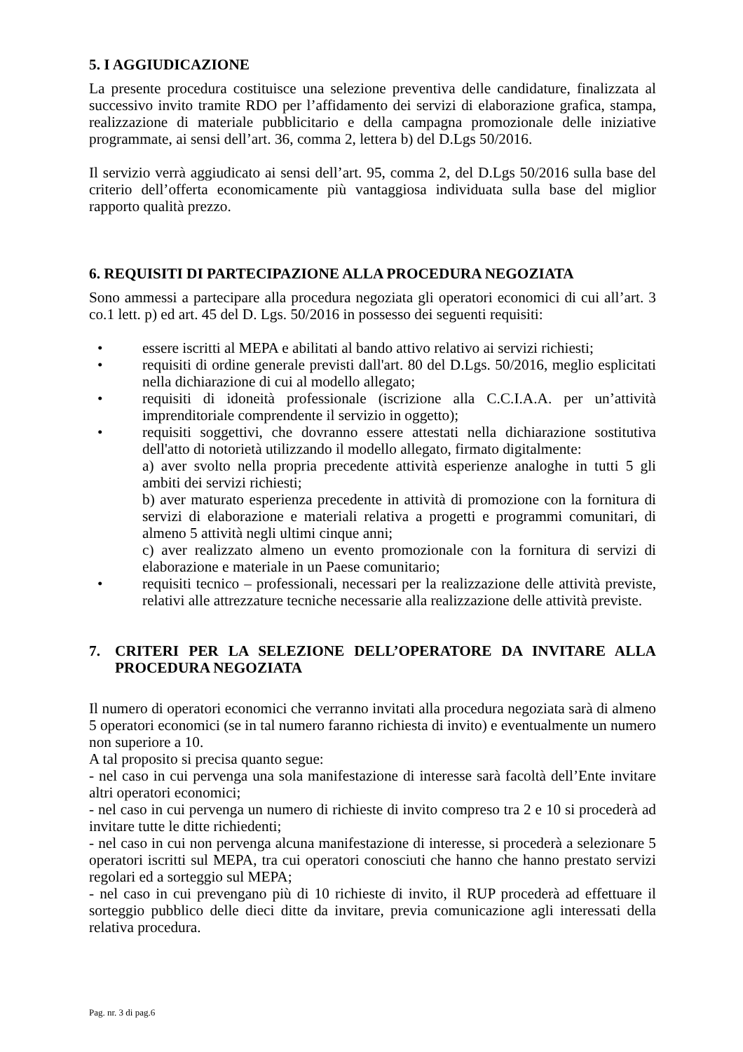5. I AGGIUDICAZIONE
La presente procedura costituisce una selezione preventiva delle candidature, finalizzata al successivo invito tramite RDO per l’affidamento dei servizi di elaborazione grafica, stampa, realizzazione di materiale pubblicitario e della campagna promozionale delle iniziative programmate, ai sensi dell’art. 36, comma 2, lettera b) del D.Lgs 50/2016.
Il servizio verrà aggiudicato ai sensi dell’art. 95, comma 2, del D.Lgs 50/2016 sulla base del criterio dell’offerta economicamente più vantaggiosa individuata sulla base del miglior rapporto qualità prezzo.
6. REQUISITI DI PARTECIPAZIONE ALLA PROCEDURA NEGOZIATA
Sono ammessi a partecipare alla procedura negoziata gli operatori economici di cui all’art. 3 co.1 lett. p) ed art. 45 del D. Lgs. 50/2016 in possesso dei seguenti requisiti:
• essere iscritti al MEPA e abilitati al bando attivo relativo ai servizi richiesti;
• requisiti di ordine generale previsti dall'art. 80 del D.Lgs. 50/2016, meglio esplicitati nella dichiarazione di cui al modello allegato;
• requisiti di idoneità professionale (iscrizione alla C.C.I.A.A. per un’attività imprenditoriale comprendente il servizio in oggetto);
• requisiti soggettivi, che dovranno essere attestati nella dichiarazione sostitutiva dell'atto di notorietà utilizzando il modello allegato, firmato digitalmente:
a) aver svolto nella propria precedente attività esperienze analoghe in tutti 5 gli ambiti dei servizi richiesti;
b) aver maturato esperienza precedente in attività di promozione con la fornitura di servizi di elaborazione e materiali relativa a progetti e programmi comunitari, di almeno 5 attività negli ultimi cinque anni;
c) aver realizzato almeno un evento promozionale con la fornitura di servizi di elaborazione e materiale in un Paese comunitario;
• requisiti tecnico – professionali, necessari per la realizzazione delle attività previste, relativi alle attrezzature tecniche necessarie alla realizzazione delle attività previste.
7. CRITERI PER LA SELEZIONE DELL’OPERATORE DA INVITARE ALLA PROCEDURA NEGOZIATA
Il numero di operatori economici che verranno invitati alla procedura negoziata sarà di almeno 5 operatori economici (se in tal numero faranno richiesta di invito) e eventualmente un numero non superiore a 10.
A tal proposito si precisa quanto segue:
- nel caso in cui pervenga una sola manifestazione di interesse sarà facoltà dell’Ente invitare altri operatori economici;
- nel caso in cui pervenga un numero di richieste di invito compreso tra 2 e 10 si procederà ad invitare tutte le ditte richiedenti;
- nel caso in cui non pervenga alcuna manifestazione di interesse, si procederà a selezionare 5 operatori iscritti sul MEPA, tra cui operatori conosciuti che hanno che hanno prestato servizi regolari ed a sorteggio sul MEPA;
- nel caso in cui prevengano più di 10 richieste di invito, il RUP procederà ad effettuare il sorteggio pubblico delle dieci ditte da invitare, previa comunicazione agli interessati della relativa procedura.
Pag. nr. 3 di pag.6